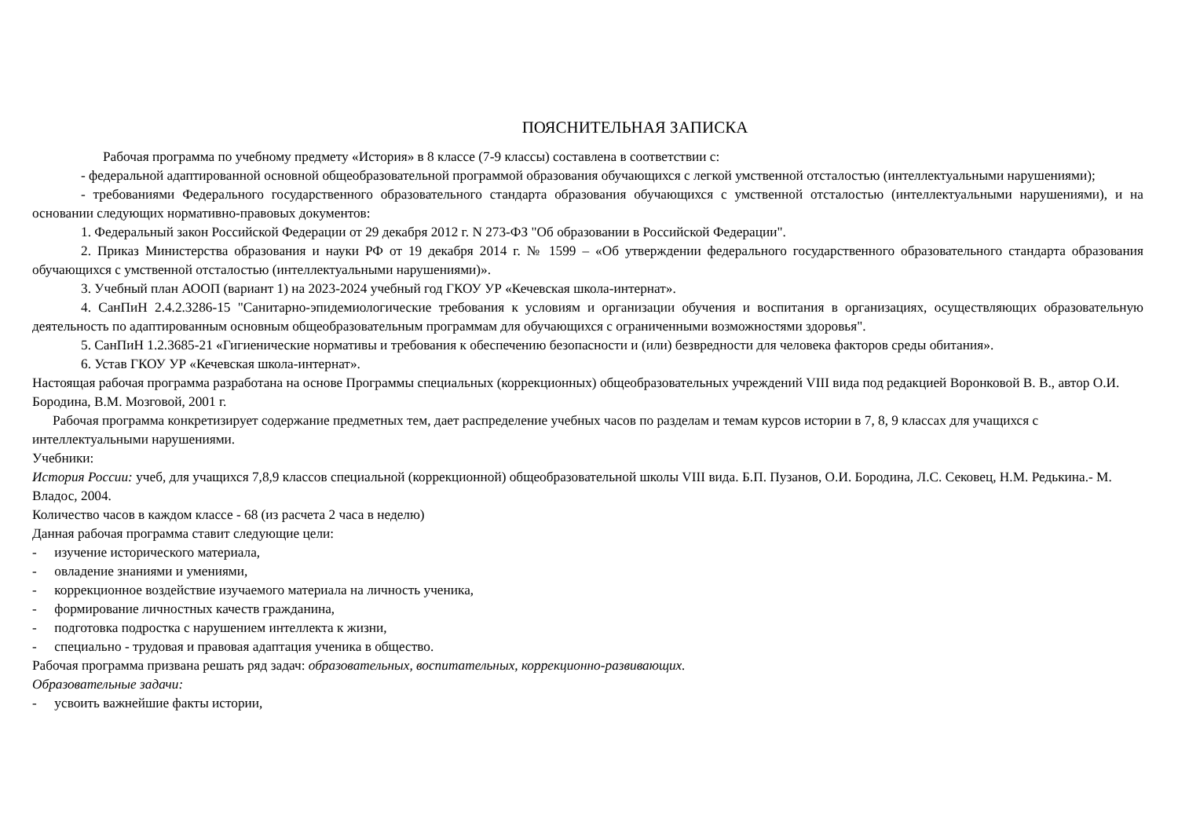ПОЯСНИТЕЛЬНАЯ ЗАПИСКА
Рабочая программа по учебному предмету «История» в 8 классе (7-9 классы) составлена в соответствии с:
- федеральной адаптированной основной общеобразовательной программой образования обучающихся с легкой умственной отсталостью (интеллектуальными нарушениями);
- требованиями Федерального государственного образовательного стандарта образования обучающихся с умственной отсталостью (интеллектуальными нарушениями), и на основании следующих нормативно-правовых документов:
1. Федеральный закон Российской Федерации от 29 декабря 2012 г. N 273-ФЗ "Об образовании в Российской Федерации".
2. Приказ Министерства образования и науки РФ от 19 декабря 2014 г. № 1599 – «Об утверждении федерального государственного образовательного стандарта образования обучающихся с умственной отсталостью (интеллектуальными нарушениями)».
3. Учебный план АООП (вариант 1) на 2023-2024 учебный год ГКОУ УР «Кечевская школа-интернат».
4. СанПиН 2.4.2.3286-15 "Санитарно-эпидемиологические требования к условиям и организации обучения и воспитания в организациях, осуществляющих образовательную деятельность по адаптированным основным общеобразовательным программам для обучающихся с ограниченными возможностями здоровья".
5. СанПиН 1.2.3685-21 «Гигиенические нормативы и требования к обеспечению безопасности и (или) безвредности для человека факторов среды обитания».
6. Устав ГКОУ УР «Кечевская школа-интернат».
Настоящая рабочая программа разработана на основе Программы специальных (коррекционных) общеобразовательных учреждений VIII вида под редакцией Воронковой В. В., автор О.И. Бородина, В.М. Мозговой, 2001 г.
Рабочая программа конкретизирует содержание предметных тем, дает распределение учебных часов по разделам и темам курсов истории в 7, 8, 9 классах для учащихся с интеллектуальными нарушениями.
Учебники:
История России: учеб, для учащихся 7,8,9 классов специальной (коррекционной) общеобразовательной школы VIII вида. Б.П. Пузанов, О.И. Бородина, Л.С. Сековец, Н.М. Редькина.- М. Владос, 2004.
Количество часов в каждом классе - 68 (из расчета 2 часа в неделю)
Данная рабочая программа ставит следующие цели:
- изучение исторического материала,
- овладение знаниями и умениями,
- коррекционное воздействие изучаемого материала на личность ученика,
- формирование личностных качеств гражданина,
- подготовка подростка с нарушением интеллекта к жизни,
- специально - трудовая и правовая адаптация ученика в общество.
Рабочая программа призвана решать ряд задач: образовательных, воспитательных, коррекционно-развивающих.
Образовательные задачи:
- усвоить важнейшие факты истории,